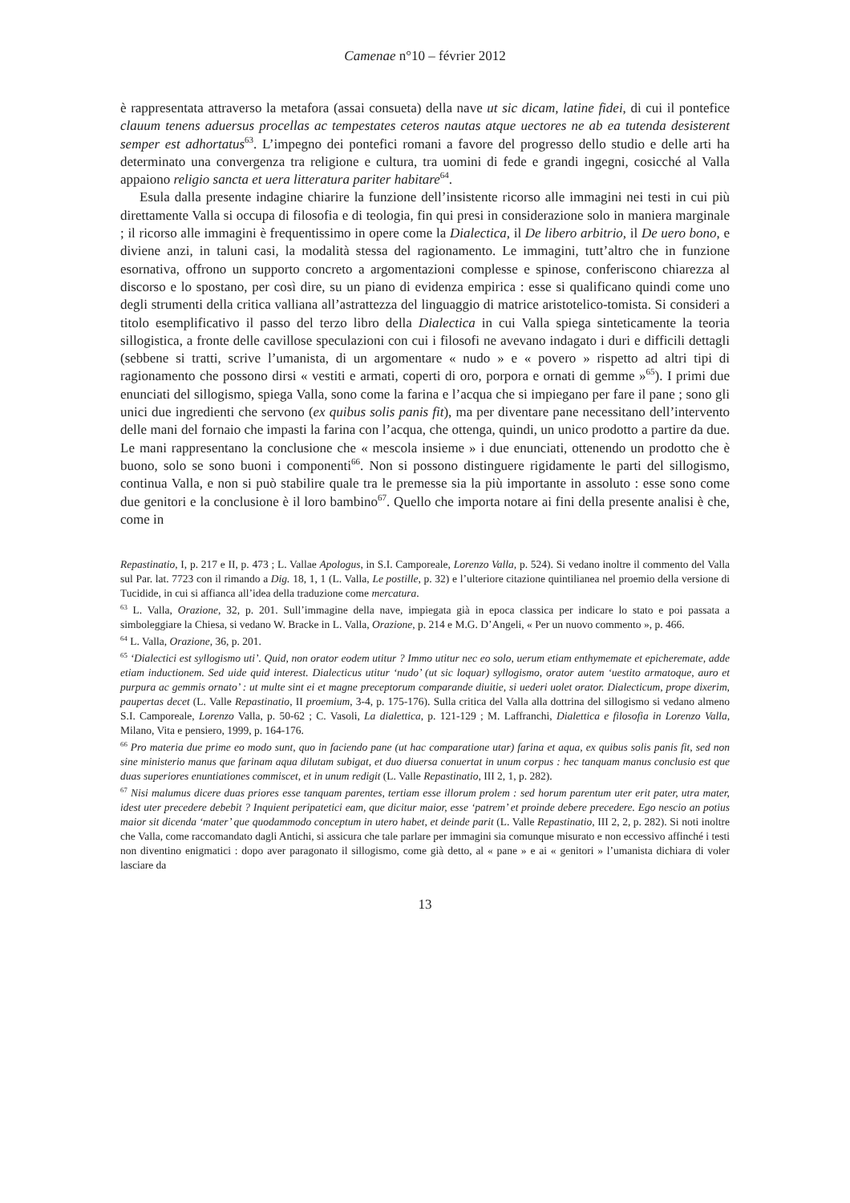Camenae n°10 – février 2012
è rappresentata attraverso la metafora (assai consueta) della nave ut sic dicam, latine fidei, di cui il pontefice clauum tenens aduersus procellas ac tempestates ceteros nautas atque uectores ne ab ea tutenda desisterent semper est adhortatus<sup>63</sup>. L’impegno dei pontefici romani a favore del progresso dello studio e delle arti ha determinato una convergenza tra religione e cultura, tra uomini di fede e grandi ingegni, cosicché al Valla appaiono religio sancta et uera litteratura pariter habitare<sup>64</sup>.
Esula dalla presente indagine chiarire la funzione dell’insistente ricorso alle immagini nei testi in cui più direttamente Valla si occupa di filosofia e di teologia, fin qui presi in considerazione solo in maniera marginale ; il ricorso alle immagini è frequentissimo in opere come la Dialectica, il De libero arbitrio, il De uero bono, e diviene anzi, in taluni casi, la modalità stessa del ragionamento. Le immagini, tutt’altro che in funzione esornativa, offrono un supporto concreto a argomentazioni complesse e spinose, conferiscono chiarezza al discorso e lo spostano, per così dire, su un piano di evidenza empirica : esse si qualificano quindi come uno degli strumenti della critica valliana all’astrattezza del linguaggio di matrice aristotelico-tomista. Si consideri a titolo esemplificativo il passo del terzo libro della Dialectica in cui Valla spiega sinteticamente la teoria sillogistica, a fronte delle cavillose speculazioni con cui i filosofi ne avevano indagato i duri e difficili dettagli (sebbene si tratti, scrive l’umanista, di un argomentare « nudo » e « povero » rispetto ad altri tipi di ragionamento che possono dirsi « vestiti e armati, coperti di oro, porpora e ornati di gemme »<sup>65</sup>). I primi due enunciati del sillogismo, spiega Valla, sono come la farina e l’acqua che si impiegano per fare il pane ; sono gli unici due ingredienti che servono (ex quibus solis panis fit), ma per diventare pane necessitano dell’intervento delle mani del fornaio che impasti la farina con l’acqua, che ottenga, quindi, un unico prodotto a partire da due. Le mani rappresentano la conclusione che « mescola insieme » i due enunciati, ottenendo un prodotto che è buono, solo se sono buoni i componenti<sup>66</sup>. Non si possono distinguere rigidamente le parti del sillogismo, continua Valla, e non si può stabilire quale tra le premesse sia la più importante in assoluto : esse sono come due genitori e la conclusione è il loro bambino<sup>67</sup>. Quello che importa notare ai fini della presente analisi è che, come in
Repastinatio, I, p. 217 e II, p. 473 ; L. Vallae Apologus, in S.I. Camporeale, Lorenzo Valla, p. 524). Si vedano inoltre il commento del Valla sul Par. lat. 7723 con il rimando a Dig. 18, 1, 1 (L. Valla, Le postille, p. 32) e l’ulteriore citazione quintilianea nel proemio della versione di Tucidide, in cui si affianca all’idea della traduzione come mercatura.
<sup>63</sup> L. Valla, Orazione, 32, p. 201. Sull’immagine della nave, impiegata già in epoca classica per indicare lo stato e poi passata a simboleggiare la Chiesa, si vedano W. Bracke in L. Valla, Orazione, p. 214 e M.G. D’Angeli, « Per un nuovo commento », p. 466.
<sup>64</sup> L. Valla, Orazione, 36, p. 201.
<sup>65</sup> ‘Dialectici est syllogismo uti’. Quid, non orator eodem utitur ? Immo utitur nec eo solo, uerum etiam enthymemate et epicheremate, adde etiam inductionem. Sed uide quid interest. Dialecticus utitur ‘nudo’ (ut sic loquar) syllogismo, orator autem ‘uestito armatoque, auro et purpura ac gemmis ornato’ : ut multe sint ei et magne preceptorum comparande diuitie, si uederi uolet orator. Dialecticum, prope dixerim, paupertas decet (L. Valle Repastinatio, II proemium, 3-4, p. 175-176). Sulla critica del Valla alla dottrina del sillogismo si vedano almeno S.I. Camporeale, Lorenzo Valla, p. 50-62 ; C. Vasoli, La dialettica, p. 121-129 ; M. Laffranchi, Dialettica e filosofia in Lorenzo Valla, Milano, Vita e pensiero, 1999, p. 164-176.
<sup>66</sup> Pro materia due prime eo modo sunt, quo in faciendo pane (ut hac comparatione utar) farina et aqua, ex quibus solis panis fit, sed non sine ministerio manus que farinam aqua dilutam subigat, et duo diuersa conuertat in unum corpus : hec tanquam manus conclusio est que duas superiores enuntiationes commiscet, et in unum redigit (L. Valle Repastinatio, III 2, 1, p. 282).
<sup>67</sup> Nisi malumus dicere duas priores esse tanquam parentes, tertiam esse illorum prolem : sed horum parentum uter erit pater, utra mater, idest uter precedere debebit ? Inquient peripatetici eam, que dicitur maior, esse ‘patrem’ et proinde debere precedere. Ego nescio an potius maior sit dicenda ‘mater’ que quodammodo conceptum in utero habet, et deinde parit (L. Valle Repastinatio, III 2, 2, p. 282). Si noti inoltre che Valla, come raccomandato dagli Antichi, si assicura che tale parlare per immagini sia comunque misurato e non eccessivo affinché i testi non diventino enigmatici : dopo aver paragonato il sillogismo, come già detto, al « pane » e ai « genitori » l’umanista dichiara di voler lasciare da
13